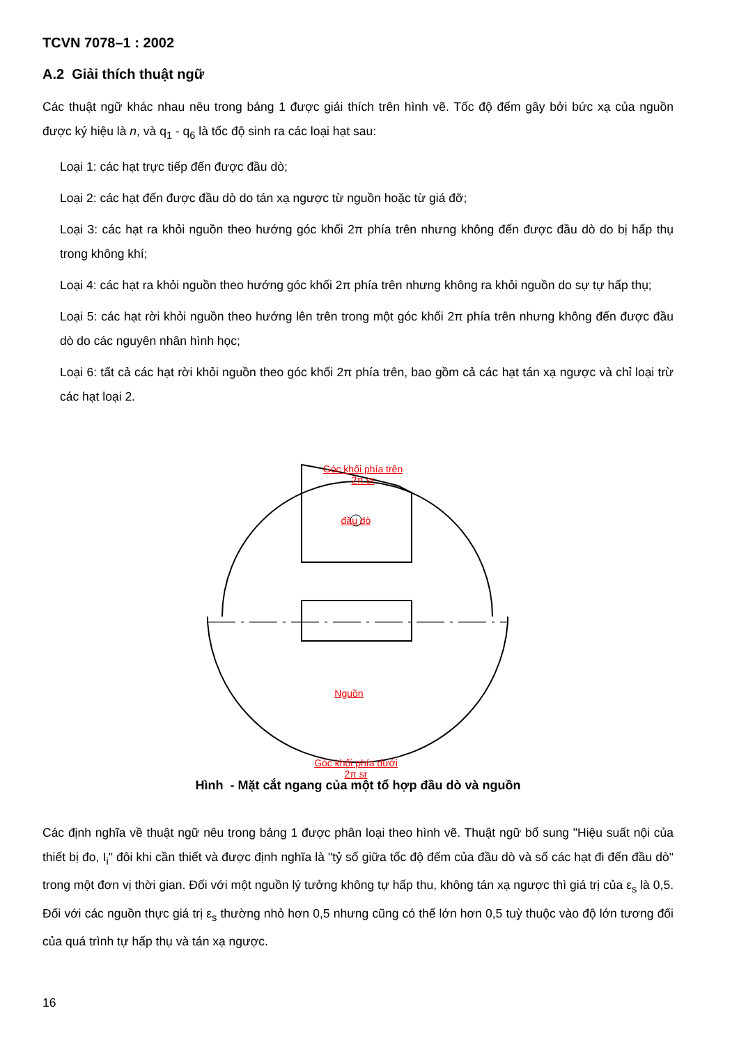TCVN 7078–1 : 2002
A.2 Giải thích thuật ngữ
Các thuật ngữ khác nhau nêu trong bảng 1 được giải thích trên hình vẽ. Tốc độ đếm gây bởi bức xạ của nguồn được ký hiệu là n, và q<sub>1</sub> - q<sub>6</sub> là tốc độ sinh ra các loại hạt sau:
Loại 1: các hạt trực tiếp đến được đầu dò;
Loại 2: các hạt đến được đầu dò do tán xạ ngược từ nguồn hoặc từ giá đỡ;
Loại 3: các hạt ra khỏi nguồn theo hướng góc khối 2π phía trên nhưng không đến được đầu dò do bị hấp thụ trong không khí;
Loại 4: các hạt ra khỏi nguồn theo hướng góc khối 2π phía trên nhưng không ra khỏi nguồn do sự tự hấp thụ;
Loại 5: các hạt rời khỏi nguồn theo hướng lên trên trong một góc khối 2π phía trên nhưng không đến được đầu dò do các nguyên nhân hình học;
Loại 6: tất cả các hạt rời khỏi nguồn theo góc khối 2π phía trên, bao gồm cả các hạt tán xạ ngược và chỉ loại trừ các hạt loại 2.
Góc khối phía trên
2π sr
đầu dò
Nguồn
Góc khối phía dưới
2π sr
Hình - Mặt cắt ngang của một tổ hợp đầu dò và nguồn
Các định nghĩa về thuật ngữ nêu trong bảng 1 được phân loại theo hình vẽ. Thuật ngữ bổ sung "Hiệu suất nội của thiết bị đo, I<sub>i</sub>" đôi khi cần thiết và được định nghĩa là "tỷ số giữa tốc độ đếm của đầu dò và số các hạt đi đến đầu dò" trong một đơn vị thời gian. Đối với một nguồn lý tưởng không tự hấp thu, không tán xạ ngược thì giá trị của ε<sub>s</sub> là 0,5. Đối với các nguồn thực giá trị ε<sub>s</sub> thường nhỏ hơn 0,5 nhưng cũng có thể lớn hơn 0,5 tuỳ thuộc vào độ lớn tương đối của quá trình tự hấp thụ và tán xạ ngược.
16